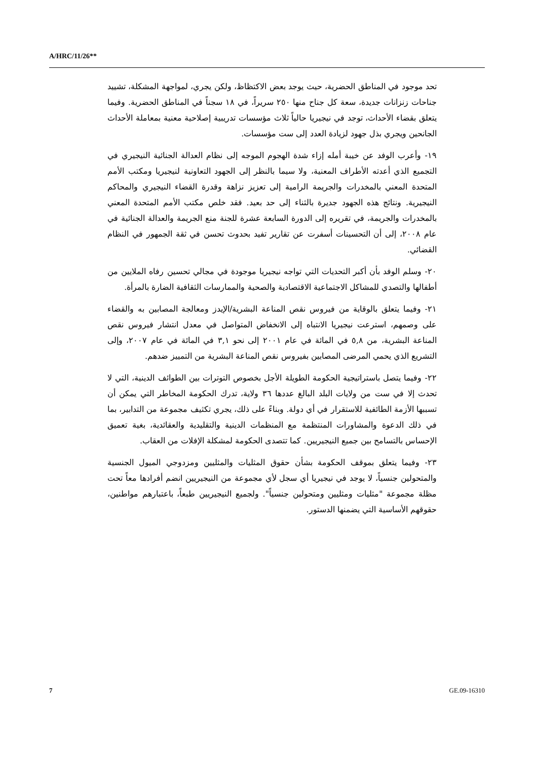A/HRC/11/26**
تحد موجود في المناطق الحضرية، حيث يوجد بعض الاكتظاظ، ولكن يجري، لمواجهة المشكلة، تشييد جناحات زنزانات جديدة، سعة كل جناح منها ٢٥٠ سريراً، في ١٨ سجناً في المناطق الحضرية. وفيما يتعلق بقضاء الأحداث، توجد في نيجيريا حالياً ثلاث مؤسسات تدريبية إصلاحية معنية بمعاملة الأحداث الجانحين ويجري بذل جهود لزيادة العدد إلى ست مؤسسات.
١٩- وأعرب الوفد عن خيبة أمله إزاء شدة الهجوم الموجه إلى نظام العدالة الجنائية النيجيري في التجميع الذي أعدته الأطراف المعنية، ولا سيما بالنظر إلى الجهود التعاونية لنيجيريا ومكتب الأمم المتحدة المعني بالمخدرات والجريمة الرامية إلى تعزيز نزاهة وقدرة القضاء النيجيري والمحاكم النيجيرية. ونتائج هذه الجهود جديرة بالثناء إلى حد بعيد. فقد خلص مكتب الأمم المتحدة المعني بالمخدرات والجريمة، في تقريره إلى الدورة السابعة عشرة للجنة منع الجريمة والعدالة الجنائية في عام ٢٠٠٨، إلى أن التحسينات أسفرت عن تقارير تفيد بحدوث تحسن في ثقة الجمهور في النظام القضائي.
٢٠- وسلم الوفد بأن أكبر التحديات التي تواجه نيجيريا موجودة في مجالي تحسين رفاه الملايين من أطفالها والتصدي للمشاكل الاجتماعية الاقتصادية والصحية والممارسات الثقافية الضارة بالمرأة.
٢١- وفيما يتعلق بالوقاية من فيروس نقص المناعة البشرية/الإيدز ومعالجة المصابين به والقضاء على وصمهم، استرعت نيجيريا الانتباه إلى الانخفاض المتواصل في معدل انتشار فيروس نقص المناعة البشرية، من ٥,٨ في المائة في عام ٢٠٠١ إلى نحو ٣,١ في المائة في عام ٢٠٠٧، وإلى التشريع الذي يحمي المرضى المصابين بفيروس نقص المناعة البشرية من التمييز ضدهم.
٢٢- وفيما يتصل باستراتيجية الحكومة الطويلة الأجل بخصوص التوترات بين الطوائف الدينية، التي لا تحدث إلا في ست من ولايات البلد البالغ عددها ٣٦ ولاية، تدرك الحكومة المخاطر التي يمكن أن تسببها الأزمة الطائفية للاستقرار في أي دولة. وبناءً على ذلك، يجري تكثيف مجموعة من التدابير، بما في ذلك الدعوة والمشاورات المنتظمة مع المنظمات الدينية والتقليدية والعقائدية، بغية تعميق الإحساس بالتسامح بين جميع النيجيريين. كما تتصدى الحكومة لمشكلة الإفلات من العقاب.
٢٣- وفيما يتعلق بموقف الحكومة بشأن حقوق المثليات والمثليين ومزدوجي الميول الجنسية والمتحولين جنسياً، لا يوجد في نيجيريا أي سجل لأي مجموعة من النيجيريين انضم أفرادها معاً تحت مظلة مجموعة "مثليات ومثليين ومتحولين جنسياً". ولجميع النيجيريين طبعاً، باعتبارهم مواطنين، حقوقهم الأساسية التي يضمنها الدستور.
7 GE.09-16310